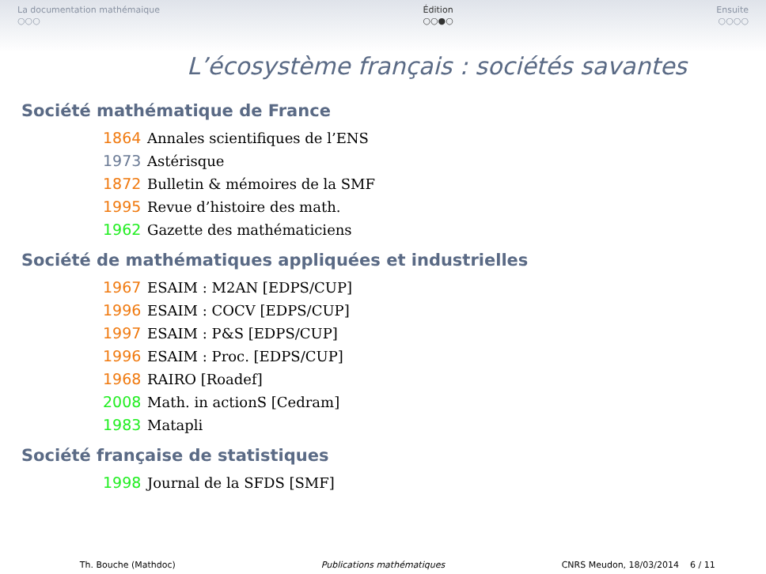La documentation mathémaique
○○○
Édition
○○●○
Ensuite
○○○○
L’écosystème français : sociétés savantes
Société mathématique de France
1864 Annales scientifiques de l’ENS
1973 Astérisque
1872 Bulletin & mémoires de la SMF
1995 Revue d’histoire des math.
1962 Gazette des mathématiciens
Société de mathématiques appliquées et industrielles
1967 ESAIM : M2AN [EDPS/CUP]
1996 ESAIM : COCV [EDPS/CUP]
1997 ESAIM : P&S [EDPS/CUP]
1996 ESAIM : Proc. [EDPS/CUP]
1968 RAIRO [Roadef]
2008 Math. in actionS [Cedram]
1983 Matapli
Société française de statistiques
1998 Journal de la SFDS [SMF]
Th. Bouche (Mathdoc) Publications mathématiques CNRS Meudon, 18/03/2014 6 / 11